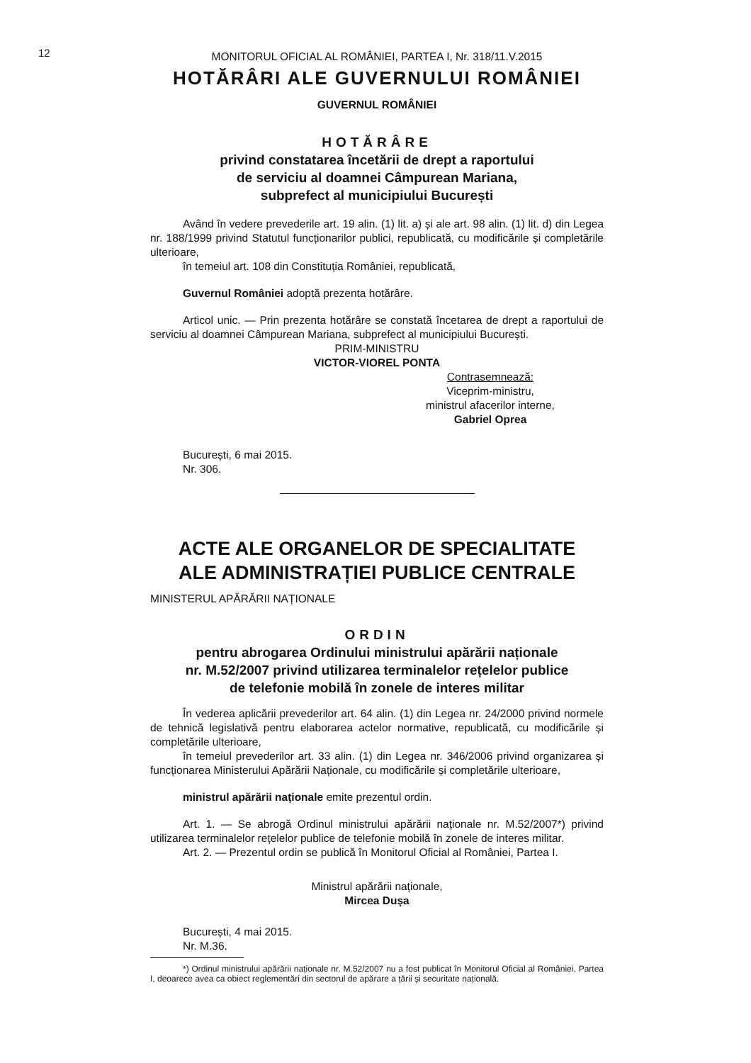12
MONITORUL OFICIAL AL ROMÂNIEI, PARTEA I, Nr. 318/11.V.2015
HOTĂRÂRI ALE GUVERNULUI ROMÂNIEI
GUVERNUL ROMÂNIEI
HOTĂRÂRE
privind constatarea încetării de drept a raportului
de serviciu al doamnei Câmpurean Mariana,
subprefect al municipiului București
Având în vedere prevederile art. 19 alin. (1) lit. a) și ale art. 98 alin. (1) lit. d) din Legea nr. 188/1999 privind Statutul funcționarilor publici, republicată, cu modificările și completările ulterioare,
în temeiul art. 108 din Constituția României, republicată,
Guvernul României adoptă prezenta hotărâre.
Articol unic. — Prin prezenta hotărâre se constată încetarea de drept a raportului de serviciu al doamnei Câmpurean Mariana, subprefect al municipiului București.
PRIM-MINISTRU
VICTOR-VIOREL PONTA
Contrasemnează:
Viceprim-ministru,
ministrul afacerilor interne,
Gabriel Oprea
București, 6 mai 2015.
Nr. 306.
ACTE ALE ORGANELOR DE SPECIALITATE
ALE ADMINISTRAȚIEI PUBLICE CENTRALE
MINISTERUL APĂRĂRII NAȚIONALE
ORDIN
pentru abrogarea Ordinului ministrului apărării naționale
nr. M.52/2007 privind utilizarea terminalelor rețelelor publice
de telefonie mobilă în zonele de interes militar
În vederea aplicării prevederilor art. 64 alin. (1) din Legea nr. 24/2000 privind normele de tehnică legislativă pentru elaborarea actelor normative, republicată, cu modificările și completările ulterioare,
în temeiul prevederilor art. 33 alin. (1) din Legea nr. 346/2006 privind organizarea și funcționarea Ministerului Apărării Naționale, cu modificările și completările ulterioare,
ministrul apărării naționale emite prezentul ordin.
Art. 1. — Se abrogă Ordinul ministrului apărării naționale nr. M.52/2007*) privind utilizarea terminalelor rețelelor publice de telefonie mobilă în zonele de interes militar.
Art. 2. — Prezentul ordin se publică în Monitorul Oficial al României, Partea I.
Ministrul apărării naționale,
Mircea Dușa
București, 4 mai 2015.
Nr. M.36.
*) Ordinul ministrului apărării naționale nr. M.52/2007 nu a fost publicat în Monitorul Oficial al României, Partea I, deoarece avea ca obiect reglementări din sectorul de apărare a țării și securitate națională.